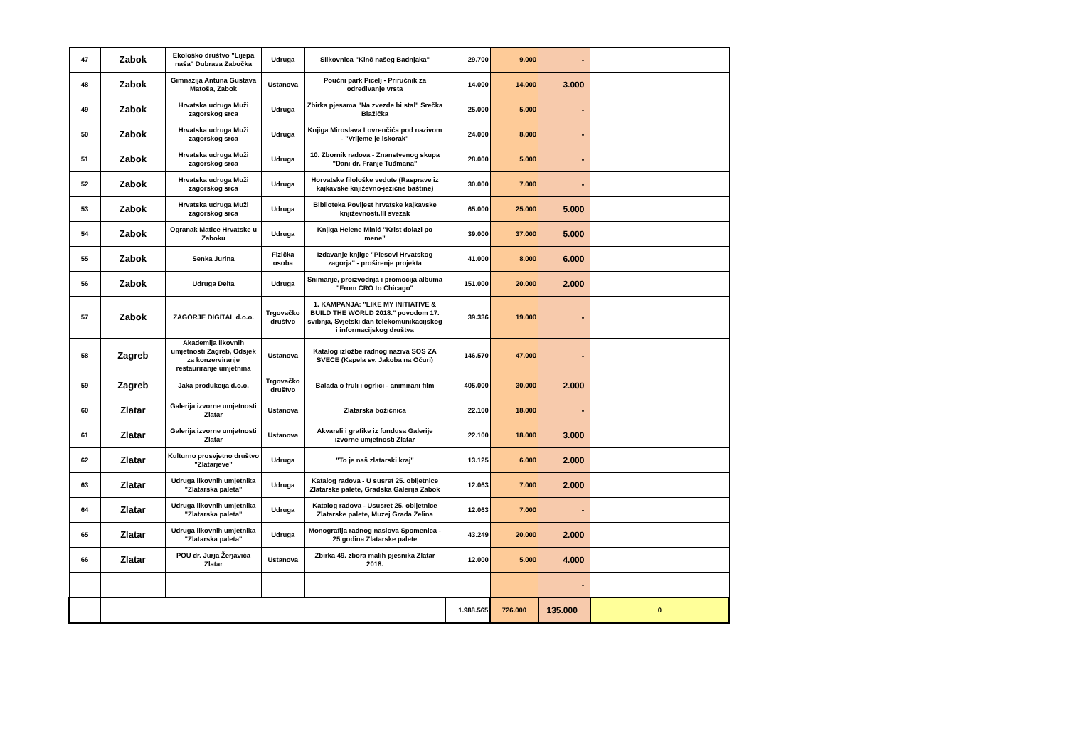| 47 | Zabok | Ekološko društvo "Lijepa naša" Dubrava Zabočka | Udruga | Slikovnica "Kinč našeg Badnjaka" | 29.700 | 9.000 | - | |
| 48 | Zabok | Gimnazija Antuna Gustava Matoša, Zabok | Ustanova | Poučni park Picelj - Priručnik za određivanje vrsta | 14.000 | 14.000 | 3.000 | |
| 49 | Zabok | Hrvatska udruga Muži zagorskog srca | Udruga | Zbirka pjesama "Na zvezde bi stal" Srečka Blažička | 25.000 | 5.000 | - | |
| 50 | Zabok | Hrvatska udruga Muži zagorskog srca | Udruga | Knjiga Miroslava Lovrenčića pod nazivom - "Vrijeme je iskorak" | 24.000 | 8.000 | - | |
| 51 | Zabok | Hrvatska udruga Muži zagorskog srca | Udruga | 10. Zbornik radova - Znanstvenog skupa "Dani dr. Franje Tuđmana" | 28.000 | 5.000 | - | |
| 52 | Zabok | Hrvatska udruga Muži zagorskog srca | Udruga | Horvatske filološke vedute (Rasprave iz kajkavske književno-jezične baštine) | 30.000 | 7.000 | - | |
| 53 | Zabok | Hrvatska udruga Muži zagorskog srca | Udruga | Biblioteka Povijest hrvatske kajkavske književnosti.III svezak | 65.000 | 25.000 | 5.000 | |
| 54 | Zabok | Ogranak Matice Hrvatske u Zaboku | Udruga | Knjiga Helene Minić "Krist dolazi po mene" | 39.000 | 37.000 | 5.000 | |
| 55 | Zabok | Senka Jurina | Fizička osoba | Izdavanje knjige "Plesovi Hrvatskog zagorja" - proširenje projekta | 41.000 | 8.000 | 6.000 | |
| 56 | Zabok | Udruga Delta | Udruga | Snimanje, proizvodnja i promocija albuma "From CRO to Chicago" | 151.000 | 20.000 | 2.000 | |
| 57 | Zabok | ZAGORJE DIGITAL d.o.o. | Trgovačko društvo | 1. KAMPANJA: "LIKE MY INITIATIVE & BUILD THE WORLD 2018." povodom 17. svibnja, Svjetski dan telekomunikacijskog i informacijskog društva | 39.336 | 19.000 | - | |
| 58 | Zagreb | Akademija likovnih umjetnosti Zagreb, Odsjek za konzerviranje restauriranje umjetnina | Ustanova | Katalog izložbe radnog naziva SOS ZA SVECE (Kapela sv. Jakoba na Očuri) | 146.570 | 47.000 | - | |
| 59 | Zagreb | Jaka produkcija d.o.o. | Trgovačko društvo | Balada o fruli i ogrlici - animirani film | 405.000 | 30.000 | 2.000 | |
| 60 | Zlatar | Galerija izvorne umjetnosti Zlatar | Ustanova | Zlatarska božićnica | 22.100 | 18.000 | - | |
| 61 | Zlatar | Galerija izvorne umjetnosti Zlatar | Ustanova | Akvareli i grafike iz fundusa Galerije izvorne umjetnosti Zlatar | 22.100 | 18.000 | 3.000 | |
| 62 | Zlatar | Kulturno prosvjetno društvo "Zlatarjeve" | Udruga | "To je naš zlatarski kraj" | 13.125 | 6.000 | 2.000 | |
| 63 | Zlatar | Udruga likovnih umjetnika "Zlatarska paleta" | Udruga | Katalog radova - U susret 25. obljetnice Zlatarske palete, Gradska Galerija Zabok | 12.063 | 7.000 | 2.000 | |
| 64 | Zlatar | Udruga likovnih umjetnika "Zlatarska paleta" | Udruga | Katalog radova - Ususret 25. obljetnice Zlatarske palete, Muzej Grada Zelina | 12.063 | 7.000 | - | |
| 65 | Zlatar | Udruga likovnih umjetnika "Zlatarska paleta" | Udruga | Monografija radnog naslova Spomenica - 25 godina Zlatarske palete | 43.249 | 20.000 | 2.000 | |
| 66 | Zlatar | POU dr. Jurja Žerjavića Zlatar | Ustanova | Zbirka 49. zbora malih pjesnika Zlatar 2018. | 12.000 | 5.000 | 4.000 | |
| | | | | | | | - | |
| | | | | | 1.988.565 | 726.000 | 135.000 | 0 |